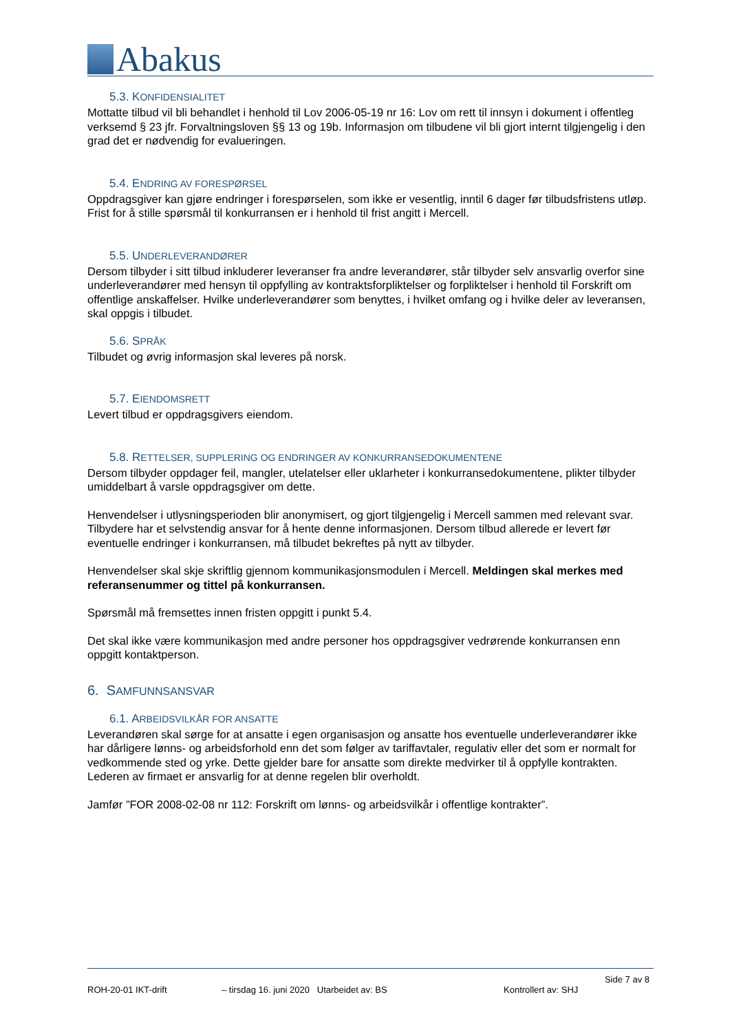Abakus
5.3. KONFIDENSIALITET
Mottatte tilbud vil bli behandlet i henhold til Lov 2006-05-19 nr 16: Lov om rett til innsyn i dokument i offentleg verksemd § 23 jfr. Forvaltningsloven §§ 13 og 19b. Informasjon om tilbudene vil bli gjort internt tilgjengelig i den grad det er nødvendig for evalueringen.
5.4. ENDRING AV FORESPØRSEL
Oppdragsgiver kan gjøre endringer i forespørselen, som ikke er vesentlig, inntil 6 dager før tilbudsfristens utløp. Frist for å stille spørsmål til konkurransen er i henhold til frist angitt i Mercell.
5.5. UNDERLEVERANDØRER
Dersom tilbyder i sitt tilbud inkluderer leveranser fra andre leverandører, står tilbyder selv ansvarlig overfor sine underleverandører med hensyn til oppfylling av kontraktsforpliktelser og forpliktelser i henhold til Forskrift om offentlige anskaffelser. Hvilke underleverandører som benyttes, i hvilket omfang og i hvilke deler av leveransen, skal oppgis i tilbudet.
5.6. SPRÅK
Tilbudet og øvrig informasjon skal leveres på norsk.
5.7. EIENDOMSRETT
Levert tilbud er oppdragsgivers eiendom.
5.8. RETTELSER, SUPPLERING OG ENDRINGER AV KONKURRANSEDOKUMENTENE
Dersom tilbyder oppdager feil, mangler, utelatelser eller uklarheter i konkurransedokumentene, plikter tilbyder umiddelbart å varsle oppdragsgiver om dette.
Henvendelser i utlysningsperioden blir anonymisert, og gjort tilgjengelig i Mercell sammen med relevant svar. Tilbydere har et selvstendig ansvar for å hente denne informasjonen. Dersom tilbud allerede er levert før eventuelle endringer i konkurransen, må tilbudet bekreftes på nytt av tilbyder.
Henvendelser skal skje skriftlig gjennom kommunikasjonsmodulen i Mercell. Meldingen skal merkes med referansenummer og tittel på konkurransen.
Spørsmål må fremsettes innen fristen oppgitt i punkt 5.4.
Det skal ikke være kommunikasjon med andre personer hos oppdragsgiver vedrørende konkurransen enn oppgitt kontaktperson.
6. SAMFUNNSANSVAR
6.1. ARBEIDSVILKÅR FOR ANSATTE
Leverandøren skal sørge for at ansatte i egen organisasjon og ansatte hos eventuelle underleverandører ikke har dårligere lønns- og arbeidsforhold enn det som følger av tariffavtaler, regulativ eller det som er normalt for vedkommende sted og yrke. Dette gjelder bare for ansatte som direkte medvirker til å oppfylle kontrakten. Lederen av firmaet er ansvarlig for at denne regelen blir overholdt.
Jamfør ”FOR 2008-02-08 nr 112: Forskrift om lønns- og arbeidsvilkår i offentlige kontrakter”.
Side 7 av 8
ROH-20-01 IKT-drift – tirsdag 16. juni 2020 Utarbeidet av: BS Kontrollert av: SHJ